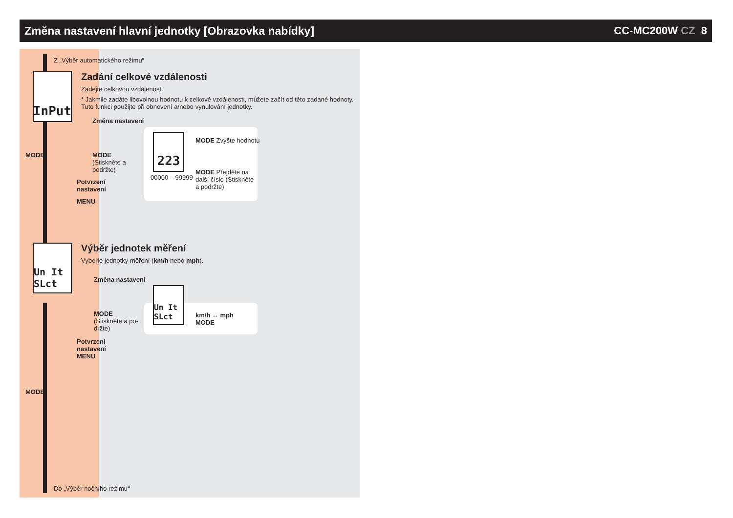Změna nastavení hlavní jednotky [Obrazovka nabídky]
CC-MC200W CZ 8
Z „Výběr automatického režimu“
InPut
Zadání celkové vzdálenosti
Zadejte celkovou vzdálenost.
* Jakmile zadáte libovolnou hodnotu k celkové vzdálenosti, můžete začít od této zadané hodnoty. Tuto funkci použijte při obnovení a/nebo vynulování jednotky.
MODE
Změna nastavení
MODE
(Stiskněte a po­držte)
Potvrzení
nastavení
MENU
223
00000 – 99999
MODE Zvyšte hodnotu
MODE Přejděte na další číslo (Stiskněte a podržte)
Un It SLct
Výběr jednotek měření
Vyberte jednotky měření (km/h nebo mph).
Změna nastavení
MODE
(Stiskněte a po­držte)
Un It SLct
km/h ↔ mph
MODE
Potvrzení
nastavení
MENU
MODE
Do „Výběr nočního režimu“